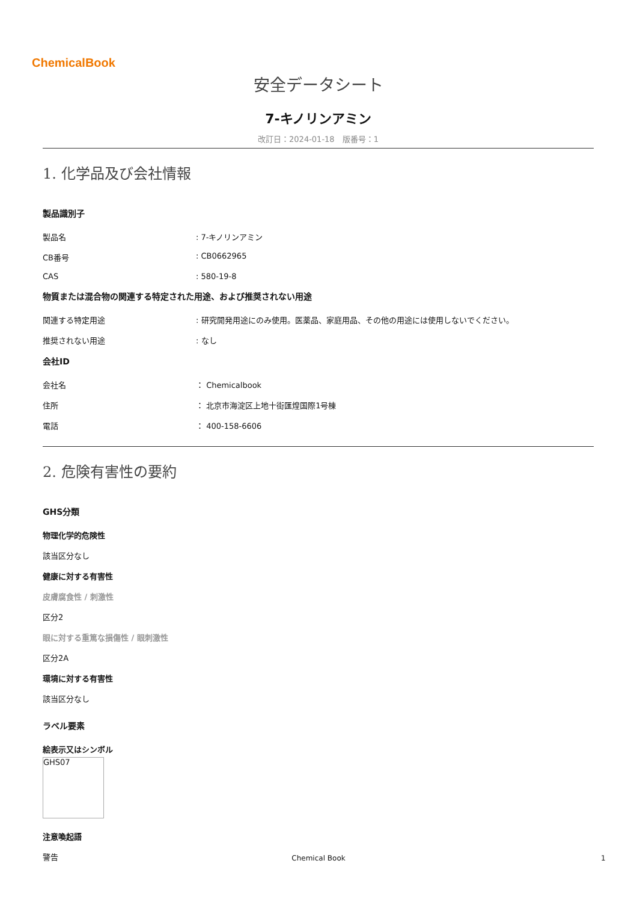ChemicalBook
安全データシート
7-キノリンアミン
改訂日：2024-01-18　版番号：1
1. 化学品及び会社情報
製品識別子
製品名: 7-キノリンアミン
CB番号: CB0662965
CAS: 580-19-8
物質または混合物の関連する特定された用途、および推奨されない用途
関連する特定用途: 研究開発用途にのみ使用。医薬品、家庭用品、その他の用途には使用しないでください。
推奨されない用途: なし
会社ID
会社名 ： Chemicalbook
住所 ： 北京市海淀区上地十街匯煌国際1号棟
電話 ： 400-158-6606
2. 危険有害性の要約
GHS分類
物理化学的危険性
該当区分なし
健康に対する有害性
皮膚腐食性 / 刺激性
区分2
眼に対する重篤な損傷性 / 眼刺激性
区分2A
環境に対する有害性
該当区分なし
ラベル要素
絵表示又はシンボル
GHS07
注意喚起語
警告
Chemical Book 1